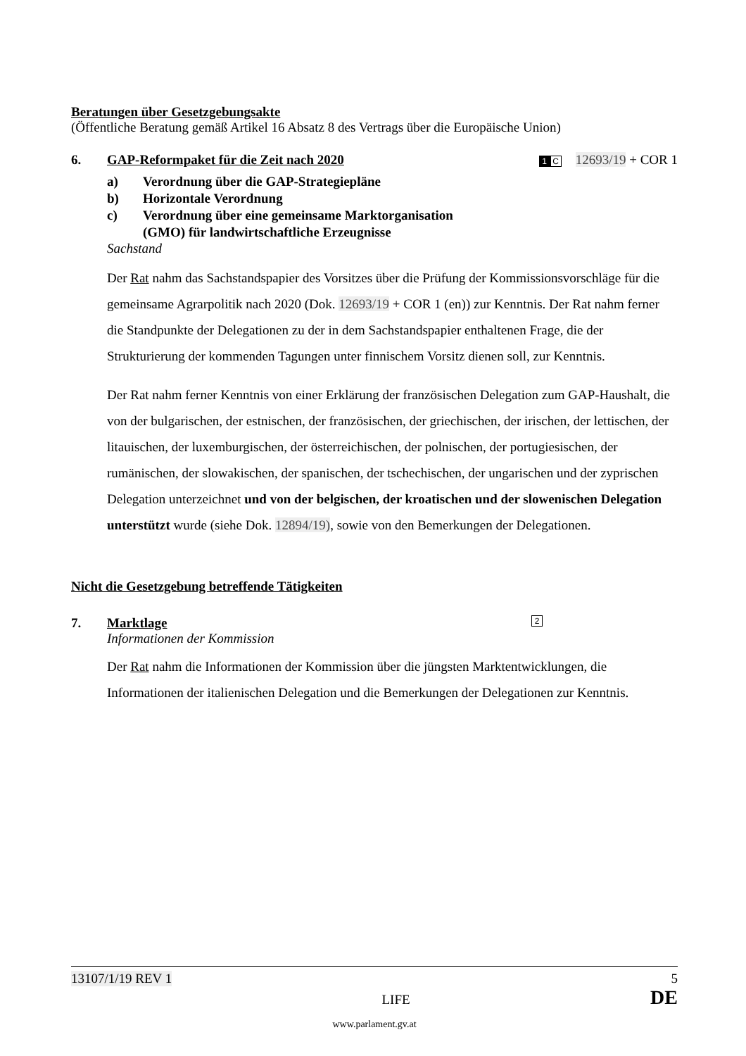Beratungen über Gesetzgebungsakte
(Öffentliche Beratung gemäß Artikel 16 Absatz 8 des Vertrags über die Europäische Union)
6. GAP-Reformpaket für die Zeit nach 2020 1 C 12693/19 + COR 1
a) Verordnung über die GAP-Strategiepläne
b) Horizontale Verordnung
c) Verordnung über eine gemeinsame Marktorganisation
(GMO) für landwirtschaftliche Erzeugnisse
Sachstand
Der Rat nahm das Sachstandspapier des Vorsitzes über die Prüfung der Kommissionsvorschläge für die gemeinsame Agrarpolitik nach 2020 (Dok. 12693/19 + COR 1 (en)) zur Kenntnis. Der Rat nahm ferner die Standpunkte der Delegationen zu der in dem Sachstandspapier enthaltenen Frage, die der Strukturierung der kommenden Tagungen unter finnischem Vorsitz dienen soll, zur Kenntnis.
Der Rat nahm ferner Kenntnis von einer Erklärung der französischen Delegation zum GAP-Haushalt, die von der bulgarischen, der estnischen, der französischen, der griechischen, der irischen, der lettischen, der litauischen, der luxemburgischen, der österreichischen, der polnischen, der portugiesischen, der rumänischen, der slowakischen, der spanischen, der tschechischen, der ungarischen und der zyprischen Delegation unterzeichnet und von der belgischen, der kroatischen und der slowenischen Delegation unterstützt wurde (siehe Dok. 12894/19), sowie von den Bemerkungen der Delegationen.
Nicht die Gesetzgebung betreffende Tätigkeiten
7. Marktlage 2
Informationen der Kommission
Der Rat nahm die Informationen der Kommission über die jüngsten Marktentwicklungen, die Informationen der italienischen Delegation und die Bemerkungen der Delegationen zur Kenntnis.
13107/1/19 REV 1 5
LIFE DE
www.parlament.gv.at